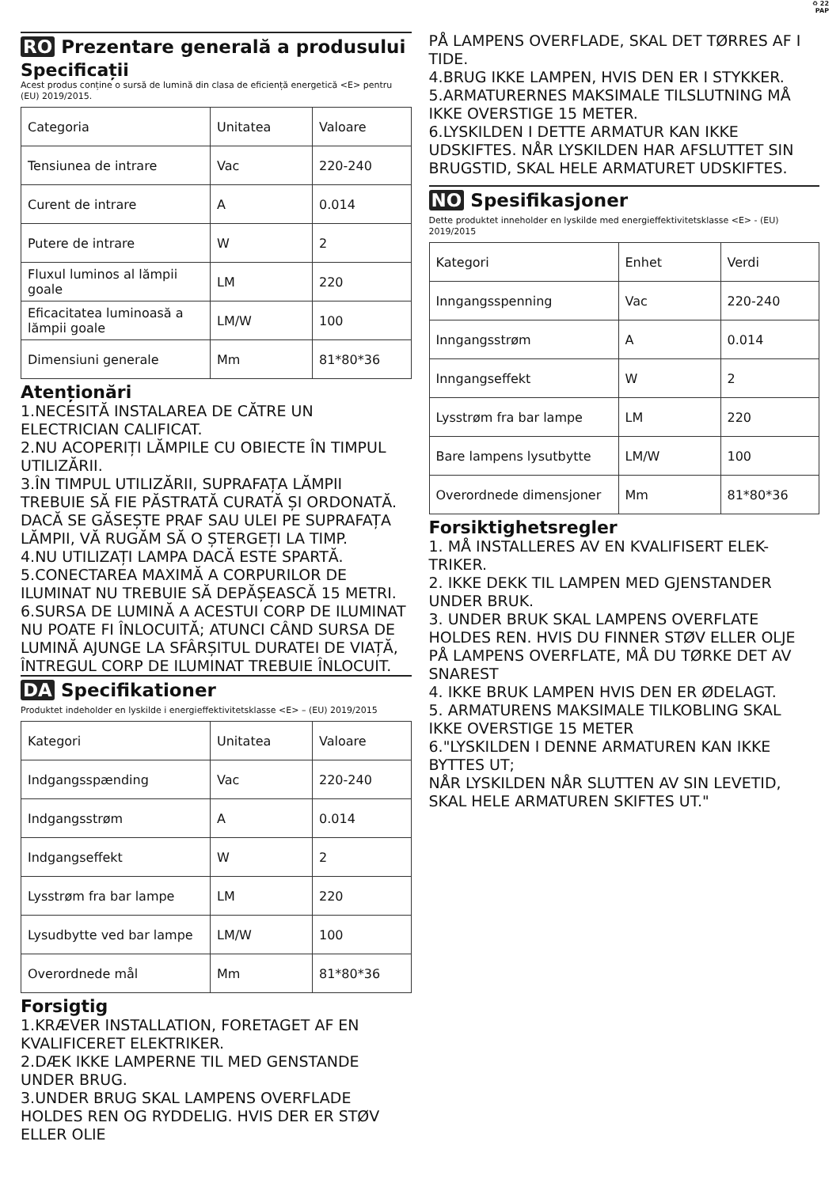♻ 22
PAP
RO Prezentare generală a produsului
Specificații
Acest produs conține o sursă de lumină din clasa de eficiență energetică <E> pentru (EU) 2019/2015.
| Categoria | Unitatea | Valoare |
| Tensiunea de intrare | Vac | 220-240 |
| Curent de intrare | A | 0.014 |
| Putere de intrare | W | 2 |
| Fluxul luminos al lămpii goale | LM | 220 |
| Eficacitatea luminoasă a lămpii goale | LM/W | 100 |
| Dimensiuni generale | Mm | 81*80*36 |
Atenționări
1.NECESITĂ INSTALAREA DE CĂTRE UN ELECTRICIAN CALIFICAT.
2.NU ACOPERIȚI LĂMPILE CU OBIECTE ÎN TIMPUL UTILIZĂRII.
3.ÎN TIMPUL UTILIZĂRII, SUPRAFAȚA LĂMPII TREBUIE SĂ FIE PĂSTRATĂ CURATĂ ȘI ORDONATĂ. DACĂ SE GĂSEȘTE PRAF SAU ULEI PE SUPRAFAȚA LĂMPII, VĂ RUGĂM SĂ O ȘTERGEȚI LA TIMP.
4.NU UTILIZAȚI LAMPA DACĂ ESTE SPARTĂ.
5.CONECTAREA MAXIMĂ A CORPURILOR DE ILUMINAT NU TREBUIE SĂ DEPĂȘEASCĂ 15 METRI.
6.SURSA DE LUMINĂ A ACESTUI CORP DE ILUMINAT NU POATE FI ÎNLOCUITĂ; ATUNCI CÂND SURSA DE LUMINĂ AJUNGE LA SFÂRȘITUL DURATEI DE VIAȚĂ, ÎNTREGUL CORP DE ILUMINAT TREBUIE ÎNLOCUIT.
DA Specifikationer
Produktet indeholder en lyskilde i energieffektivitetsklasse <E> – (EU) 2019/2015
| Kategori | Unitatea | Valoare |
| Indgangsspænding | Vac | 220-240 |
| Indgangsstrøm | A | 0.014 |
| Indgangseffekt | W | 2 |
| Lysstrøm fra bar lampe | LM | 220 |
| Lysudbytte ved bar lampe | LM/W | 100 |
| Overordnede mål | Mm | 81*80*36 |
Forsigtig
1.KRÆVER INSTALLATION, FORETAGET AF EN KVALIFICERET ELEKTRIKER.
2.DÆK IKKE LAMPERNE TIL MED GENSTANDE UNDER BRUG.
3.UNDER BRUG SKAL LAMPENS OVERFLADE HOLDES REN OG RYDDELIG. HVIS DER ER STØV ELLER OLIE
PÅ LAMPENS OVERFLADE, SKAL DET TØRRES AF I TIDE.
4.BRUG IKKE LAMPEN, HVIS DEN ER I STYKKER.
5.ARMATURERNES MAKSIMALE TILSLUTNING MÅ IKKE OVERSTIGE 15 METER.
6.LYSKILDEN I DETTE ARMATUR KAN IKKE UDSKIFTES. NÅR LYSKILDEN HAR AFSLUTTET SIN BRUGSTID, SKAL HELE ARMATURET UDSKIFTES.
NO Spesifikasjoner
Dette produktet inneholder en lyskilde med energieffektivitetsklasse <E> - (EU) 2019/2015
| Kategori | Enhet | Verdi |
| Inngangsspenning | Vac | 220-240 |
| Inngangsstrøm | A | 0.014 |
| Inngangseffekt | W | 2 |
| Lysstrøm fra bar lampe | LM | 220 |
| Bare lampens lysutbytte | LM/W | 100 |
| Overordnede dimensjoner | Mm | 81*80*36 |
Forsiktighetsregler
1. MÅ INSTALLERES AV EN KVALIFISERT ELEK-TRIKER.
2. IKKE DEKK TIL LAMPEN MED GJENSTANDER UNDER BRUK.
3. UNDER BRUK SKAL LAMPENS OVERFLATE HOLDES REN. HVIS DU FINNER STØV ELLER OLJE PÅ LAMPENS OVERFLATE, MÅ DU TØRKE DET AV SNAREST
4. IKKE BRUK LAMPEN HVIS DEN ER ØDELAGT.
5. ARMATURENS MAKSIMALE TILKOBLING SKAL IKKE OVERSTIGE 15 METER
6."LYSKILDEN I DENNE ARMATUREN KAN IKKE BYTTES UT;
NÅR LYSKILDEN NÅR SLUTTEN AV SIN LEVETID, SKAL HELE ARMATUREN SKIFTES UT."